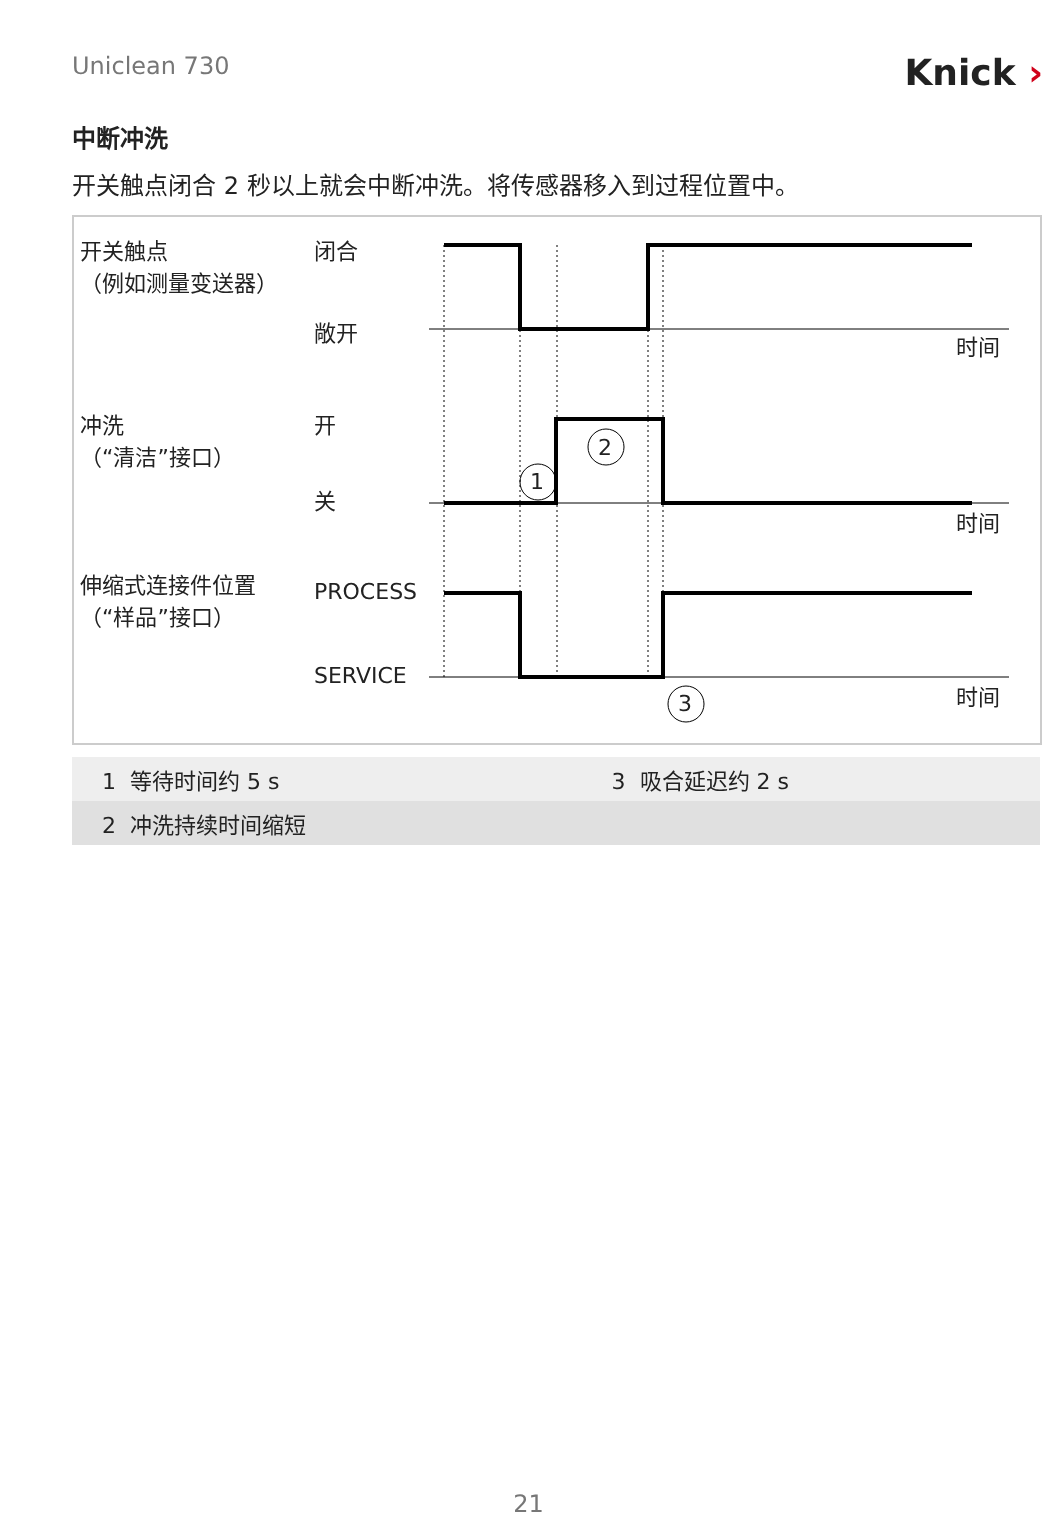Uniclean 730
Knick ›
中断冲洗
开关触点闭合 2 秒以上就会中断冲洗。将传感器移入到过程位置中。
开关触点
（例如测量变送器）
闭合
敞开
时间
冲洗
（“清洁”接口）
开
关
时间
1
2
伸缩式连接件位置
（“样品”接口）
PROCESS
SERVICE
3 时间
| 1 等待时间约 5 s | 3 吸合延迟约 2 s |
| 2 冲洗持续时间缩短 | |
21